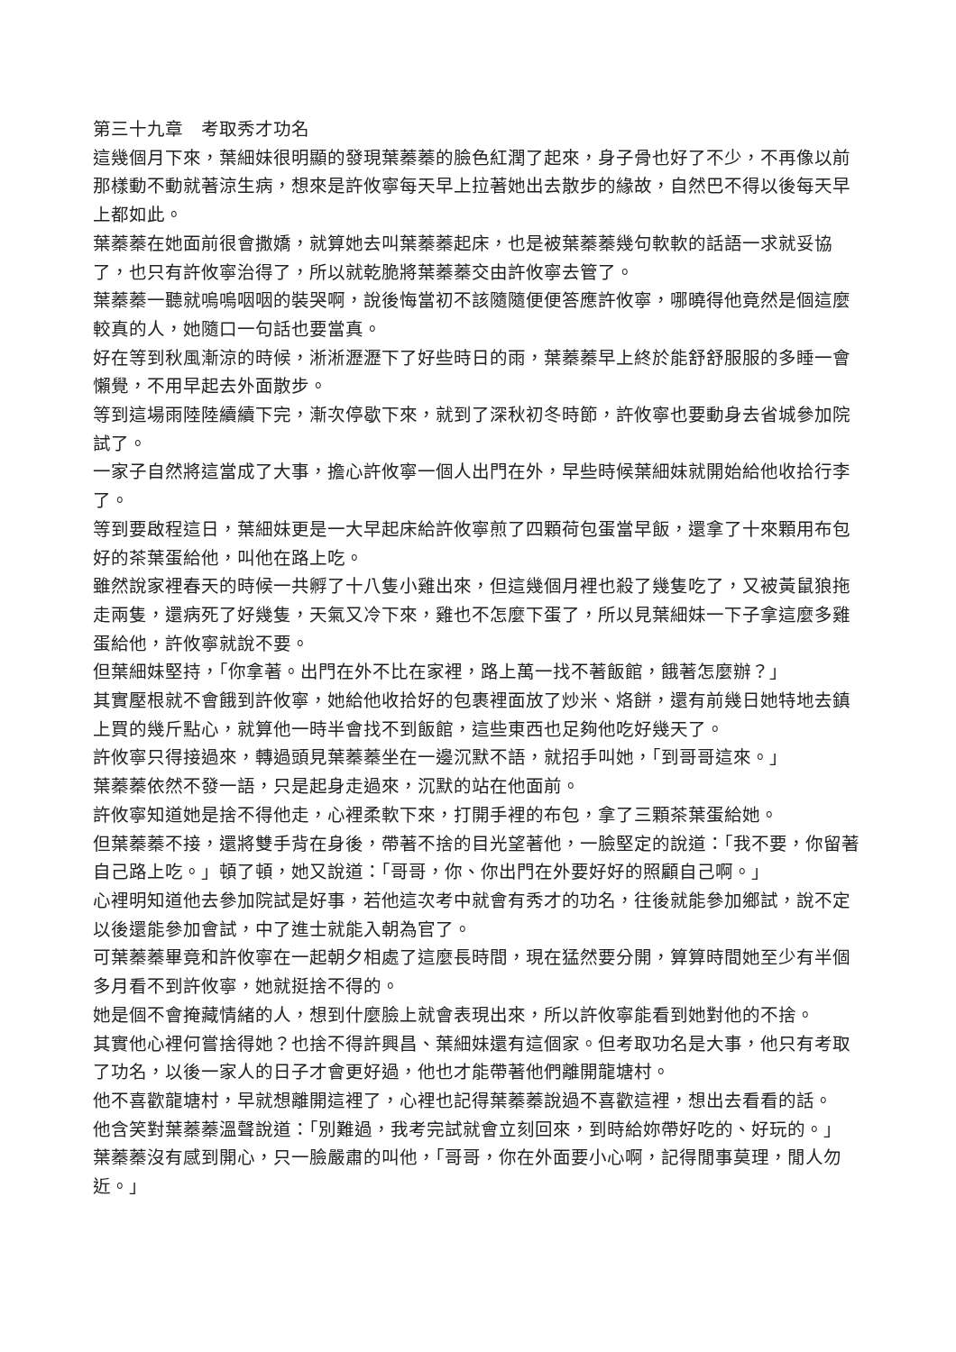第三十九章　考取秀才功名
這幾個月下來，葉細妹很明顯的發現葉蓁蓁的臉色紅潤了起來，身子骨也好了不少，不再像以前那樣動不動就著涼生病，想來是許攸寧每天早上拉著她出去散步的緣故，自然巴不得以後每天早上都如此。
葉蓁蓁在她面前很會撒嬌，就算她去叫葉蓁蓁起床，也是被葉蓁蓁幾句軟軟的話語一求就妥協了，也只有許攸寧治得了，所以就乾脆將葉蓁蓁交由許攸寧去管了。
葉蓁蓁一聽就嗚嗚咽咽的裝哭啊，說後悔當初不該隨隨便便答應許攸寧，哪曉得他竟然是個這麼較真的人，她隨口一句話也要當真。
好在等到秋風漸涼的時候，淅淅瀝瀝下了好些時日的雨，葉蓁蓁早上終於能舒舒服服的多睡一會懶覺，不用早起去外面散步。
等到這場雨陸陸續續下完，漸次停歇下來，就到了深秋初冬時節，許攸寧也要動身去省城參加院試了。
一家子自然將這當成了大事，擔心許攸寧一個人出門在外，早些時候葉細妹就開始給他收拾行李了。
等到要啟程這日，葉細妹更是一大早起床給許攸寧煎了四顆荷包蛋當早飯，還拿了十來顆用布包好的茶葉蛋給他，叫他在路上吃。
雖然說家裡春天的時候一共孵了十八隻小雞出來，但這幾個月裡也殺了幾隻吃了，又被黃鼠狼拖走兩隻，還病死了好幾隻，天氣又冷下來，雞也不怎麼下蛋了，所以見葉細妹一下子拿這麼多雞蛋給他，許攸寧就說不要。
但葉細妹堅持，「你拿著。出門在外不比在家裡，路上萬一找不著飯館，餓著怎麼辦？」
其實壓根就不會餓到許攸寧，她給他收拾好的包裹裡面放了炒米、烙餅，還有前幾日她特地去鎮上買的幾斤點心，就算他一時半會找不到飯館，這些東西也足夠他吃好幾天了。
許攸寧只得接過來，轉過頭見葉蓁蓁坐在一邊沉默不語，就招手叫她，「到哥哥這來。」
葉蓁蓁依然不發一語，只是起身走過來，沉默的站在他面前。
許攸寧知道她是捨不得他走，心裡柔軟下來，打開手裡的布包，拿了三顆茶葉蛋給她。
但葉蓁蓁不接，還將雙手背在身後，帶著不捨的目光望著他，一臉堅定的說道：「我不要，你留著自己路上吃。」頓了頓，她又說道：「哥哥，你、你出門在外要好好的照顧自己啊。」
心裡明知道他去參加院試是好事，若他這次考中就會有秀才的功名，往後就能參加鄉試，說不定以後還能參加會試，中了進士就能入朝為官了。
可葉蓁蓁畢竟和許攸寧在一起朝夕相處了這麼長時間，現在猛然要分開，算算時間她至少有半個多月看不到許攸寧，她就挺捨不得的。
她是個不會掩藏情緒的人，想到什麼臉上就會表現出來，所以許攸寧能看到她對他的不捨。
其實他心裡何嘗捨得她？也捨不得許興昌、葉細妹還有這個家。但考取功名是大事，他只有考取了功名，以後一家人的日子才會更好過，他也才能帶著他們離開龍塘村。
他不喜歡龍塘村，早就想離開這裡了，心裡也記得葉蓁蓁說過不喜歡這裡，想出去看看的話。
他含笑對葉蓁蓁溫聲說道：「別難過，我考完試就會立刻回來，到時給妳帶好吃的、好玩的。」
葉蓁蓁沒有感到開心，只一臉嚴肅的叫他，「哥哥，你在外面要小心啊，記得閒事莫理，閒人勿近。」